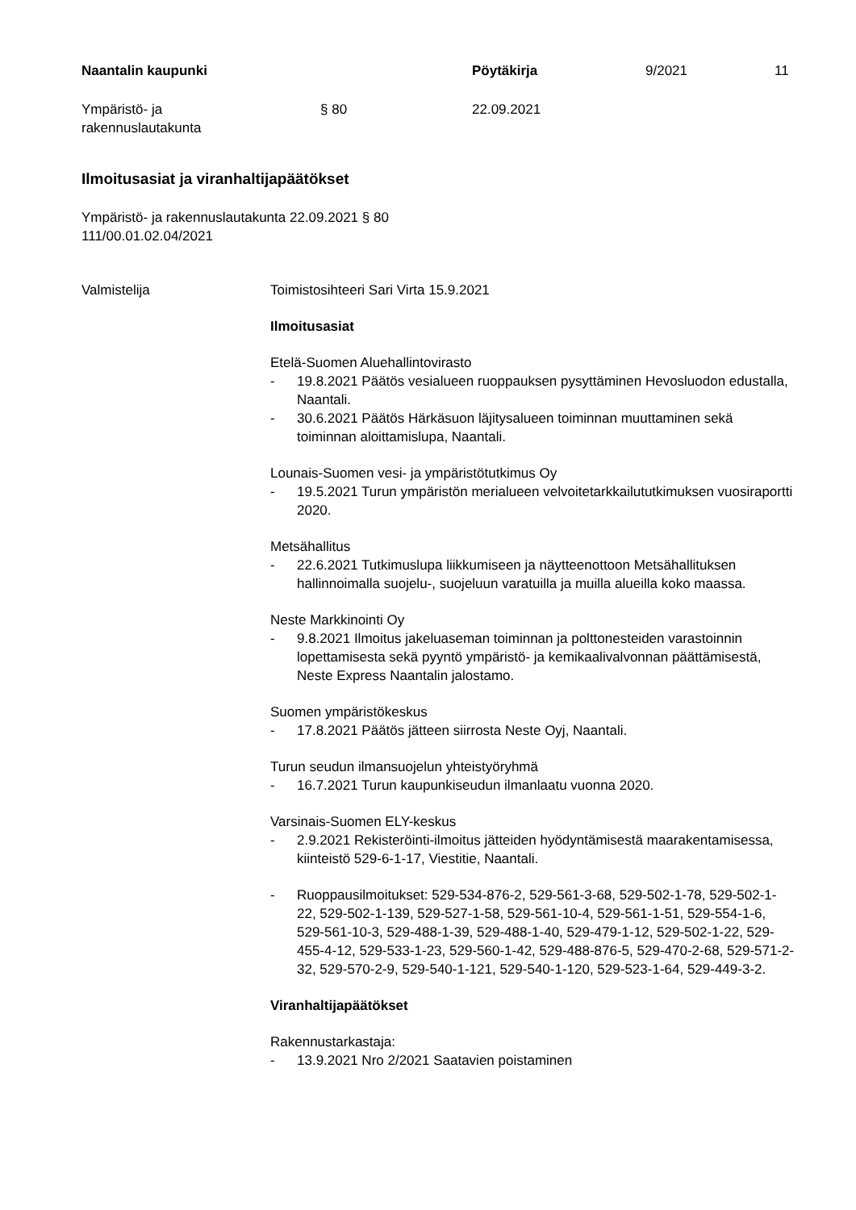Naantalin kaupunki Pöytäkirja 9/2021 11
Ympäristö- ja
rakennuslautakunta § 80 22.09.2021
Ilmoitusasiat ja viranhaltijapäätökset
Ympäristö- ja rakennuslautakunta 22.09.2021 § 80
111/00.01.02.04/2021
Valmistelija Toimistosihteeri Sari Virta 15.9.2021
Ilmoitusasiat
Etelä-Suomen Aluehallintovirasto
- 19.8.2021 Päätös vesialueen ruoppauksen pysyttäminen Hevosluodon edustalla, Naantali.
- 30.6.2021 Päätös Härkäsuon läjitysalueen toiminnan muuttaminen sekä toiminnan aloittamislupa, Naantali.
Lounais-Suomen vesi- ja ympäristötutkimus Oy
- 19.5.2021 Turun ympäristön merialueen velvoitetarkkailututkimuksen vuosiraportti 2020.
Metsähallitus
- 22.6.2021 Tutkimuslupa liikkumiseen ja näytteenottoon Metsähallituksen hallinnoimalla suojelu-, suojeluun varatuilla ja muilla alueilla koko maassa.
Neste Markkinointi Oy
- 9.8.2021 Ilmoitus jakeluaseman toiminnan ja polttonesteiden varastoinnin lopettamisesta sekä pyyntö ympäristö- ja kemikaalivalvonnan päättämisestä, Neste Express Naantalin jalostamo.
Suomen ympäristökeskus
- 17.8.2021 Päätös jätteen siirrosta Neste Oyj, Naantali.
Turun seudun ilmansuojelun yhteistyöryhmä
- 16.7.2021 Turun kaupunkiseudun ilmanlaatu vuonna 2020.
Varsinais-Suomen ELY-keskus
- 2.9.2021 Rekisteröinti-ilmoitus jätteiden hyödyntämisestä maarakentamisessa, kiinteistö 529-6-1-17, Viestitie, Naantali.
- Ruoppausilmoitukset: 529-534-876-2, 529-561-3-68, 529-502-1-78, 529-502-1-22, 529-502-1-139, 529-527-1-58, 529-561-10-4, 529-561-1-51, 529-554-1-6, 529-561-10-3, 529-488-1-39, 529-488-1-40, 529-479-1-12, 529-502-1-22, 529-455-4-12, 529-533-1-23, 529-560-1-42, 529-488-876-5, 529-470-2-68, 529-571-2-32, 529-570-2-9, 529-540-1-121, 529-540-1-120, 529-523-1-64, 529-449-3-2.
Viranhaltijapäätökset
Rakennustarkastaja:
- 13.9.2021 Nro 2/2021 Saatavien poistaminen